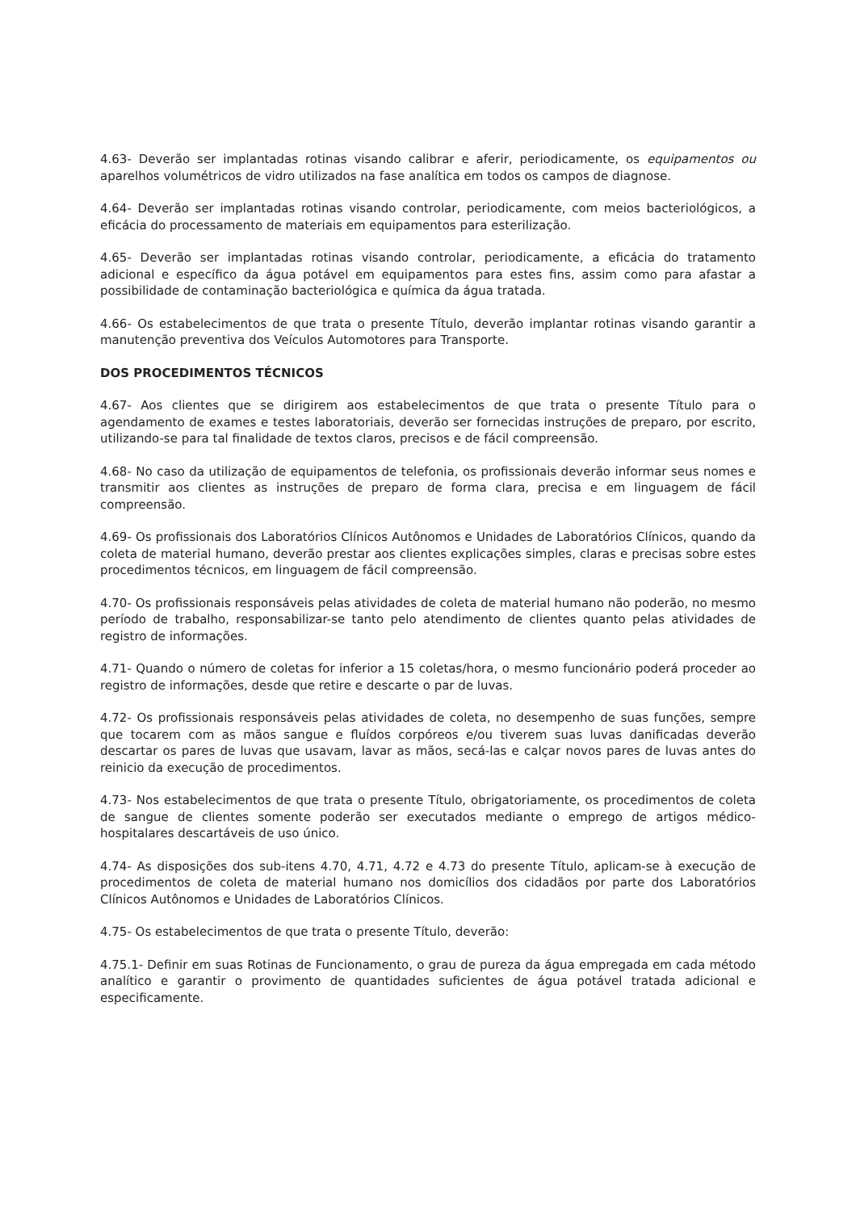4.63- Deverão ser implantadas rotinas visando calibrar e aferir, periodicamente, os equipamentos ou aparelhos volumétricos de vidro utilizados na fase analítica em todos os campos de diagnose.
4.64- Deverão ser implantadas rotinas visando controlar, periodicamente, com meios bacteriológicos, a eficácia do processamento de materiais em equipamentos para esterilização.
4.65- Deverão ser implantadas rotinas visando controlar, periodicamente, a eficácia do tratamento adicional e específico da água potável em equipamentos para estes fins, assim como para afastar a possibilidade de contaminação bacteriológica e química da água tratada.
4.66- Os estabelecimentos de que trata o presente Título, deverão implantar rotinas visando garantir a manutenção preventiva dos Veículos Automotores para Transporte.
DOS PROCEDIMENTOS TÉCNICOS
4.67- Aos clientes que se dirigirem aos estabelecimentos de que trata o presente Título para o agendamento de exames e testes laboratoriais, deverão ser fornecidas instruções de preparo, por escrito, utilizando-se para tal finalidade de textos claros, precisos e de fácil compreensão.
4.68- No caso da utilização de equipamentos de telefonia, os profissionais deverão informar seus nomes e transmitir aos clientes as instruções de preparo de forma clara, precisa e em linguagem de fácil compreensão.
4.69- Os profissionais dos Laboratórios Clínicos Autônomos e Unidades de Laboratórios Clínicos, quando da coleta de material humano, deverão prestar aos clientes explicações simples, claras e precisas sobre estes procedimentos técnicos, em linguagem de fácil compreensão.
4.70- Os profissionais responsáveis pelas atividades de coleta de material humano não poderão, no mesmo período de trabalho, responsabilizar-se tanto pelo atendimento de clientes quanto pelas atividades de registro de informações.
4.71- Quando o número de coletas for inferior a 15 coletas/hora, o mesmo funcionário poderá proceder ao registro de informações, desde que retire e descarte o par de luvas.
4.72- Os profissionais responsáveis pelas atividades de coleta, no desempenho de suas funções, sempre que tocarem com as mãos sangue e fluídos corpóreos e/ou tiverem suas luvas danificadas deverão descartar os pares de luvas que usavam, lavar as mãos, secá-las e calçar novos pares de luvas antes do reinicio da execução de procedimentos.
4.73- Nos estabelecimentos de que trata o presente Título, obrigatoriamente, os procedimentos de coleta de sangue de clientes somente poderão ser executados mediante o emprego de artigos médico-hospitalares descartáveis de uso único.
4.74- As disposições dos sub-itens 4.70, 4.71, 4.72 e 4.73 do presente Título, aplicam-se à execução de procedimentos de coleta de material humano nos domicílios dos cidadãos por parte dos Laboratórios Clínicos Autônomos e Unidades de Laboratórios Clínicos.
4.75- Os estabelecimentos de que trata o presente Título, deverão:
4.75.1- Definir em suas Rotinas de Funcionamento, o grau de pureza da água empregada em cada método analítico e garantir o provimento de quantidades suficientes de água potável tratada adicional e especificamente.